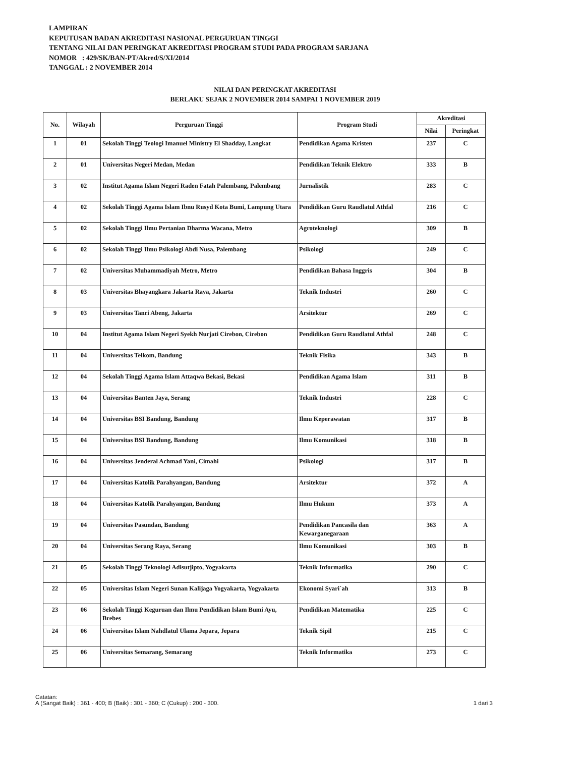LAMPIRAN
KEPUTUSAN BADAN AKREDITASI NASIONAL PERGURUAN TINGGI
TENTANG NILAI DAN PERINGKAT AKREDITASI PROGRAM STUDI PADA PROGRAM SARJANA
NOMOR : 429/SK/BAN-PT/Akred/S/XI/2014
TANGGAL : 2 NOVEMBER 2014
NILAI DAN PERINGKAT AKREDITASI
BERLAKU SEJAK 2 NOVEMBER 2014 SAMPAI 1 NOVEMBER 2019
| No. | Wilayah | Perguruan Tinggi | Program Studi | Akreditasi | |
| --- | --- | --- | --- | --- | --- |
| | | | | Nilai | Peringkat |
| 1 | 01 | Sekolah Tinggi Teologi Imanuel Ministry El Shadday, Langkat | Pendidikan Agama Kristen | 237 | C |
| 2 | 01 | Universitas Negeri Medan, Medan | Pendidikan Teknik Elektro | 333 | B |
| 3 | 02 | Institut Agama Islam Negeri Raden Fatah Palembang, Palembang | Jurnalistik | 283 | C |
| 4 | 02 | Sekolah Tinggi Agama Islam Ibnu Rusyd Kota Bumi, Lampung Utara | Pendidikan Guru Raudlatul Athfal | 216 | C |
| 5 | 02 | Sekolah Tinggi Ilmu Pertanian Dharma Wacana, Metro | Agroteknologi | 309 | B |
| 6 | 02 | Sekolah Tinggi Ilmu Psikologi Abdi Nusa, Palembang | Psikologi | 249 | C |
| 7 | 02 | Universitas Muhammadiyah Metro, Metro | Pendidikan Bahasa Inggris | 304 | B |
| 8 | 03 | Universitas Bhayangkara Jakarta Raya, Jakarta | Teknik Industri | 260 | C |
| 9 | 03 | Universitas Tanri Abeng, Jakarta | Arsitektur | 269 | C |
| 10 | 04 | Institut Agama Islam Negeri Syekh Nurjati Cirebon, Cirebon | Pendidikan Guru Raudlatul Athfal | 248 | C |
| 11 | 04 | Universitas Telkom, Bandung | Teknik Fisika | 343 | B |
| 12 | 04 | Sekolah Tinggi Agama Islam Attaqwa Bekasi, Bekasi | Pendidikan Agama Islam | 311 | B |
| 13 | 04 | Universitas Banten Jaya, Serang | Teknik Industri | 228 | C |
| 14 | 04 | Universitas BSI Bandung, Bandung | Ilmu Keperawatan | 317 | B |
| 15 | 04 | Universitas BSI Bandung, Bandung | Ilmu Komunikasi | 318 | B |
| 16 | 04 | Universitas Jenderal Achmad Yani, Cimahi | Psikologi | 317 | B |
| 17 | 04 | Universitas Katolik Parahyangan, Bandung | Arsitektur | 372 | A |
| 18 | 04 | Universitas Katolik Parahyangan, Bandung | Ilmu Hukum | 373 | A |
| 19 | 04 | Universitas Pasundan, Bandung | Pendidikan Pancasila dan Kewarganegaraan | 363 | A |
| 20 | 04 | Universitas Serang Raya, Serang | Ilmu Komunikasi | 303 | B |
| 21 | 05 | Sekolah Tinggi Teknologi Adisutjipto, Yogyakarta | Teknik Informatika | 290 | C |
| 22 | 05 | Universitas Islam Negeri Sunan Kalijaga Yogyakarta, Yogyakarta | Ekonomi Syari`ah | 313 | B |
| 23 | 06 | Sekolah Tinggi Keguruan dan Ilmu Pendidikan Islam Bumi Ayu, Brebes | Pendidikan Matematika | 225 | C |
| 24 | 06 | Universitas Islam Nahdlatul Ulama Jepara, Jepara | Teknik Sipil | 215 | C |
| 25 | 06 | Universitas Semarang, Semarang | Teknik Informatika | 273 | C |
Catatan:
A (Sangat Baik) : 361 - 400; B (Baik) : 301 - 360; C (Cukup) : 200 - 300.
1 dari 3